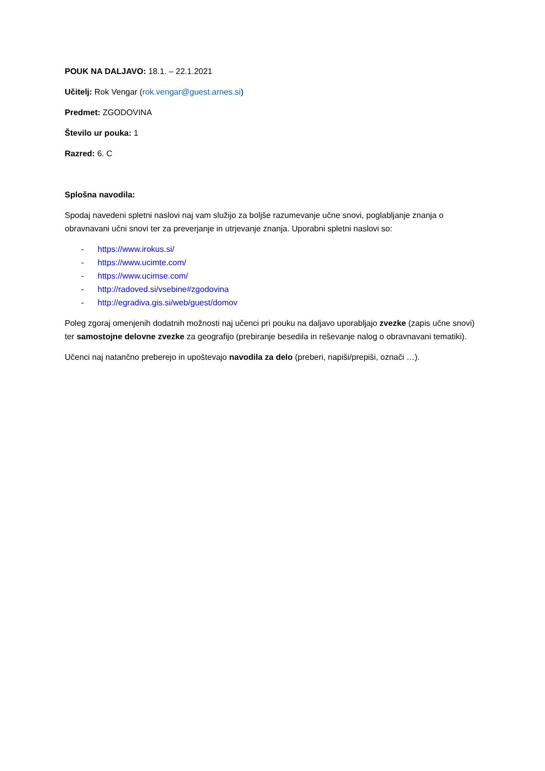POUK NA DALJAVO: 18.1. – 22.1.2021
Učitelj: Rok Vengar (rok.vengar@guest.arnes.si)
Predmet: ZGODOVINA
Število ur pouka: 1
Razred: 6. C
Splošna navodila:
Spodaj navedeni spletni naslovi naj vam služijo za boljše razumevanje učne snovi, poglabljanje znanja o obravnavani učni snovi ter za preverjanje in utrjevanje znanja. Uporabni spletni naslovi so:
- https://www.irokus.si/
- https://www.ucimte.com/
- https://www.ucimse.com/
- http://radoved.si/vsebine#zgodovina
- http://egradiva.gis.si/web/guest/domov
Poleg zgoraj omenjenih dodatnih možnosti naj učenci pri pouku na daljavo uporabljajo zvezke (zapis učne snovi) ter samostojne delovne zvezke za geografijo (prebiranje besedila in reševanje nalog o obravnavani tematiki).
Učenci naj natančno preberejo in upoštevajo navodila za delo (preberi, napiši/prepiši, označi …).